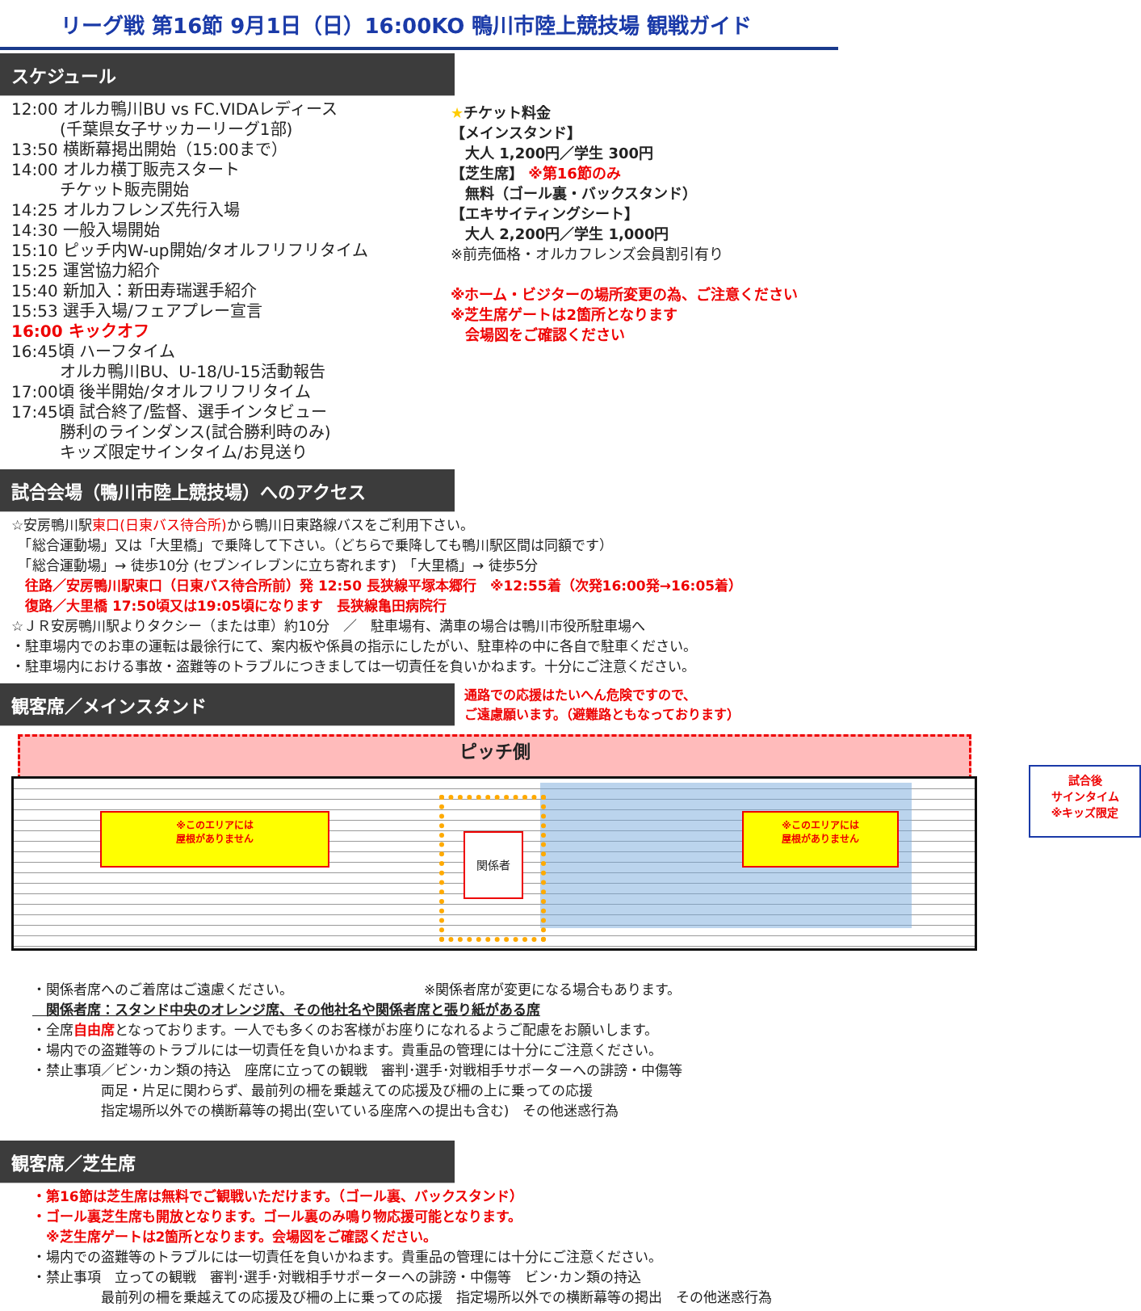リーグ戦 第16節 9月1日（日）16:00KO 鴨川市陸上競技場 観戦ガイド
スケジュール
12:00 オルカ鴨川BU vs FC.VIDAレディース
　　　(千葉県女子サッカーリーグ1部)
13:50 横断幕掲出開始（15:00まで）
14:00 オルカ横丁販売スタート
　　　チケット販売開始
14:25 オルカフレンズ先行入場
14:30 一般入場開始
15:10 ピッチ内W-up開始/タオルフリフリタイム
15:25 運営協力紹介
15:40 新加入：新田寿瑞選手紹介
15:53 選手入場/フェアプレー宣言
16:00 キックオフ
16:45頃 ハーフタイム
　　　オルカ鴨川BU、U-18/U-15活動報告
17:00頃 後半開始/タオルフリフリタイム
17:45頃 試合終了/監督、選手インタビュー
　　　勝利のラインダンス(試合勝利時のみ)
　　　キッズ限定サインタイム/お見送り
★チケット料金
【メインスタンド】
　大人 1,200円／学生 300円
【芝生席】 ※第16節のみ
　無料（ゴール裏・バックスタンド）
【エキサイティングシート】
　大人 2,200円／学生 1,000円
※前売価格・オルカフレンズ会員割引有り
※ホーム・ビジターの場所変更の為、ご注意ください
※芝生席ゲートは2箇所となります
　会場図をご確認ください
試合会場（鴨川市陸上競技場）へのアクセス
☆安房鴨川駅東口(日東バス待合所) から鴨川日東路線バスをご利用下さい。
　「総合運動場」又は「大里橋」で乗降して下さい。（どちらで乗降しても鴨川駅区間は同額です）
　「総合運動場」→ 徒歩10分 (セブンイレブンに立ち寄れます)　「大里橋」→ 徒歩5分
　往路／安房鴨川駅東口（日東バス待合所前）発 12:50 長狭線平塚本郷行　※12:55着（次発16:00発→16:05着）
　復路／大里橋 17:50頃又は19:05頃になります　長狭線亀田病院行
☆ＪＲ安房鴨川駅よりタクシー（または車）約10分　／　駐車場有、満車の場合は鴨川市役所駐車場へ
・駐車場内でのお車の運転は最徐行にて、案内板や係員の指示にしたがい、駐車枠の中に各自で駐車ください。
・駐車場内における事故・盗難等のトラブルにつきましては一切責任を負いかねます。十分にご注意ください。
観客席／メインスタンド
通路での応援はたいへん危険ですので、
ご遠慮願います。（避難路ともなっております）
ピッチ側
※このエリアには
屋根がありません
※このエリアには
屋根がありません
関係者
試合後
サインタイム
※キッズ限定
・関係者席へのご着席はご遠慮ください。　　　　　　　　　　※関係者席が変更になる場合もあります。
　関係者席：スタンド中央のオレンジ席、その他社名や関係者席と張り紙がある席
・全席自由席となっております。一人でも多くのお客様がお座りになれるようご配慮をお願いします。
・場内での盗難等のトラブルには一切責任を負いかねます。貴重品の管理には十分にご注意ください。
・禁止事項／ビン･カン類の持込　座席に立っての観戦　審判･選手･対戦相手サポーターへの誹謗・中傷等
　　　　　両足・片足に関わらず、最前列の柵を乗越えての応援及び柵の上に乗っての応援
　　　　　指定場所以外での横断幕等の掲出(空いている座席への提出も含む)　その他迷惑行為
観客席／芝生席
・第16節は芝生席は無料でご観戦いただけます。（ゴール裏、バックスタンド）
・ゴール裏芝生席も開放となります。ゴール裏のみ鳴り物応援可能となります。
　※芝生席ゲートは2箇所となります。会場図をご確認ください。
・場内での盗難等のトラブルには一切責任を負いかねます。貴重品の管理には十分にご注意ください。
・禁止事項　立っての観戦　審判･選手･対戦相手サポーターへの誹謗・中傷等　ビン･カン類の持込
　　　　　最前列の柵を乗越えての応援及び柵の上に乗っての応援　指定場所以外での横断幕等の掲出　その他迷惑行為